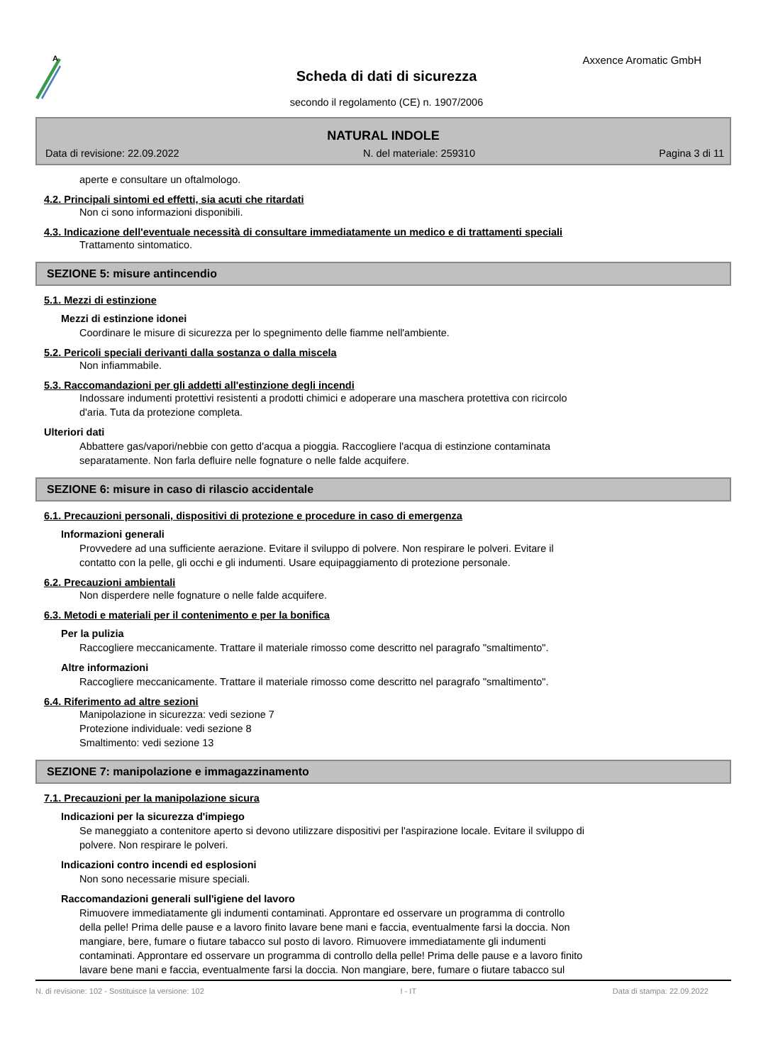A
Axxence Aromatic GmbH
Scheda di dati di sicurezza
secondo il regolamento (CE) n. 1907/2006
NATURAL INDOLE
Data di revisione: 22.09.2022 N. del materiale: 259310 Pagina 3 di 11
aperte e consultare un oftalmologo.
4.2. Principali sintomi ed effetti, sia acuti che ritardati
Non ci sono informazioni disponibili.
4.3. Indicazione dell'eventuale necessità di consultare immediatamente un medico e di trattamenti speciali
Trattamento sintomatico.
SEZIONE 5: misure antincendio
5.1. Mezzi di estinzione
Mezzi di estinzione idonei
Coordinare le misure di sicurezza per lo spegnimento delle fiamme nell'ambiente.
5.2. Pericoli speciali derivanti dalla sostanza o dalla miscela
Non infiammabile.
5.3. Raccomandazioni per gli addetti all'estinzione degli incendi
Indossare indumenti protettivi resistenti a prodotti chimici e adoperare una maschera protettiva con ricircolo
d'aria. Tuta da protezione completa.
Ulteriori dati
Abbattere gas/vapori/nebbie con getto d'acqua a pioggia. Raccogliere l'acqua di estinzione contaminata
separatamente. Non farla defluire nelle fognature o nelle falde acquifere.
SEZIONE 6: misure in caso di rilascio accidentale
6.1. Precauzioni personali, dispositivi di protezione e procedure in caso di emergenza
Informazioni generali
Provvedere ad una sufficiente aerazione. Evitare il sviluppo di polvere. Non respirare le polveri. Evitare il
contatto con la pelle, gli occhi e gli indumenti. Usare equipaggiamento di protezione personale.
6.2. Precauzioni ambientali
Non disperdere nelle fognature o nelle falde acquifere.
6.3. Metodi e materiali per il contenimento e per la bonifica
Per la pulizia
Raccogliere meccanicamente. Trattare il materiale rimosso come descritto nel paragrafo "smaltimento".
Altre informazioni
Raccogliere meccanicamente. Trattare il materiale rimosso come descritto nel paragrafo "smaltimento".
6.4. Riferimento ad altre sezioni
Manipolazione in sicurezza: vedi sezione 7
Protezione individuale: vedi sezione 8
Smaltimento: vedi sezione 13
SEZIONE 7: manipolazione e immagazzinamento
7.1. Precauzioni per la manipolazione sicura
Indicazioni per la sicurezza d'impiego
Se maneggiato a contenitore aperto si devono utilizzare dispositivi per l'aspirazione locale. Evitare il sviluppo di
polvere. Non respirare le polveri.
Indicazioni contro incendi ed esplosioni
Non sono necessarie misure speciali.
Raccomandazioni generali sull'igiene del lavoro
Rimuovere immediatamente gli indumenti contaminati. Approntare ed osservare un programma di controllo
della pelle! Prima delle pause e a lavoro finito lavare bene mani e faccia, eventualmente farsi la doccia. Non
mangiare, bere, fumare o fiutare tabacco sul posto di lavoro. Rimuovere immediatamente gli indumenti
contaminati. Approntare ed osservare un programma di controllo della pelle! Prima delle pause e a lavoro finito
lavare bene mani e faccia, eventualmente farsi la doccia. Non mangiare, bere, fumare o fiutare tabacco sul
N. di revisione: 102 - Sostituisce la versione: 102 I - IT Data di stampa: 22.09.2022